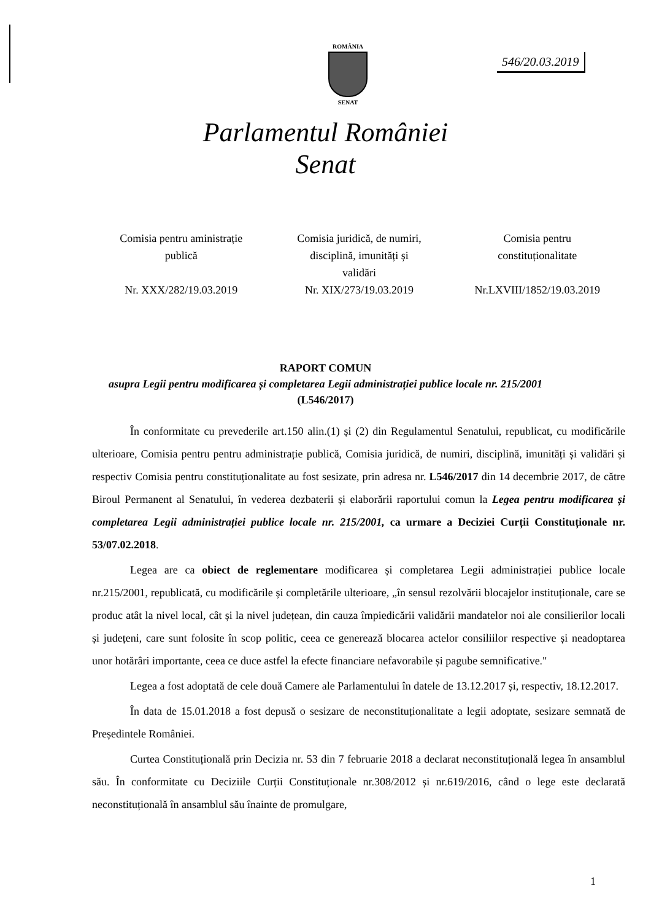ROMÂNIA
SENAT
546/20.03.2019
Parlamentul României
Senat
Comisia pentru aministrație
publică
Nr. XXX/282/19.03.2019
Comisia juridică, de numiri,
disciplină, imunități și
validări
Nr. XIX/273/19.03.2019
Comisia pentru
constituționalitate
Nr.LXVIII/1852/19.03.2019
RAPORT COMUN
asupra Legii pentru modificarea și completarea Legii administrației publice locale nr. 215/2001
(L546/2017)
În conformitate cu prevederile art.150 alin.(1) și (2) din Regulamentul Senatului, republicat, cu modificările ulterioare, Comisia pentru pentru administrație publică, Comisia juridică, de numiri, disciplină, imunități și validări și respectiv Comisia pentru constituționalitate au fost sesizate, prin adresa nr. L546/2017 din 14 decembrie 2017, de către Biroul Permanent al Senatului, în vederea dezbaterii și elaborării raportului comun la Legea pentru modificarea și completarea Legii administrației publice locale nr. 215/2001, ca urmare a Deciziei Curții Constituționale nr. 53/07.02.2018.
Legea are ca obiect de reglementare modificarea și completarea Legii administrației publice locale nr.215/2001, republicată, cu modificările și completările ulterioare, „în sensul rezolvării blocajelor instituționale, care se produc atât la nivel local, cât și la nivel județean, din cauza împiedicării validării mandatelor noi ale consilierilor locali și județeni, care sunt folosite în scop politic, ceea ce generează blocarea actelor consiliilor respective și neadoptarea unor hotărâri importante, ceea ce duce astfel la efecte financiare nefavorabile și pagube semnificative."
Legea a fost adoptată de cele două Camere ale Parlamentului în datele de 13.12.2017 și, respectiv, 18.12.2017.
În data de 15.01.2018 a fost depusă o sesizare de neconstituționalitate a legii adoptate, sesizare semnată de Președintele României.
Curtea Constituțională prin Decizia nr. 53 din 7 februarie 2018 a declarat neconstituțională legea în ansamblul său. În conformitate cu Deciziile Curții Constituționale nr.308/2012 și nr.619/2016, când o lege este declarată neconstituțională în ansamblul său înainte de promulgare,
1